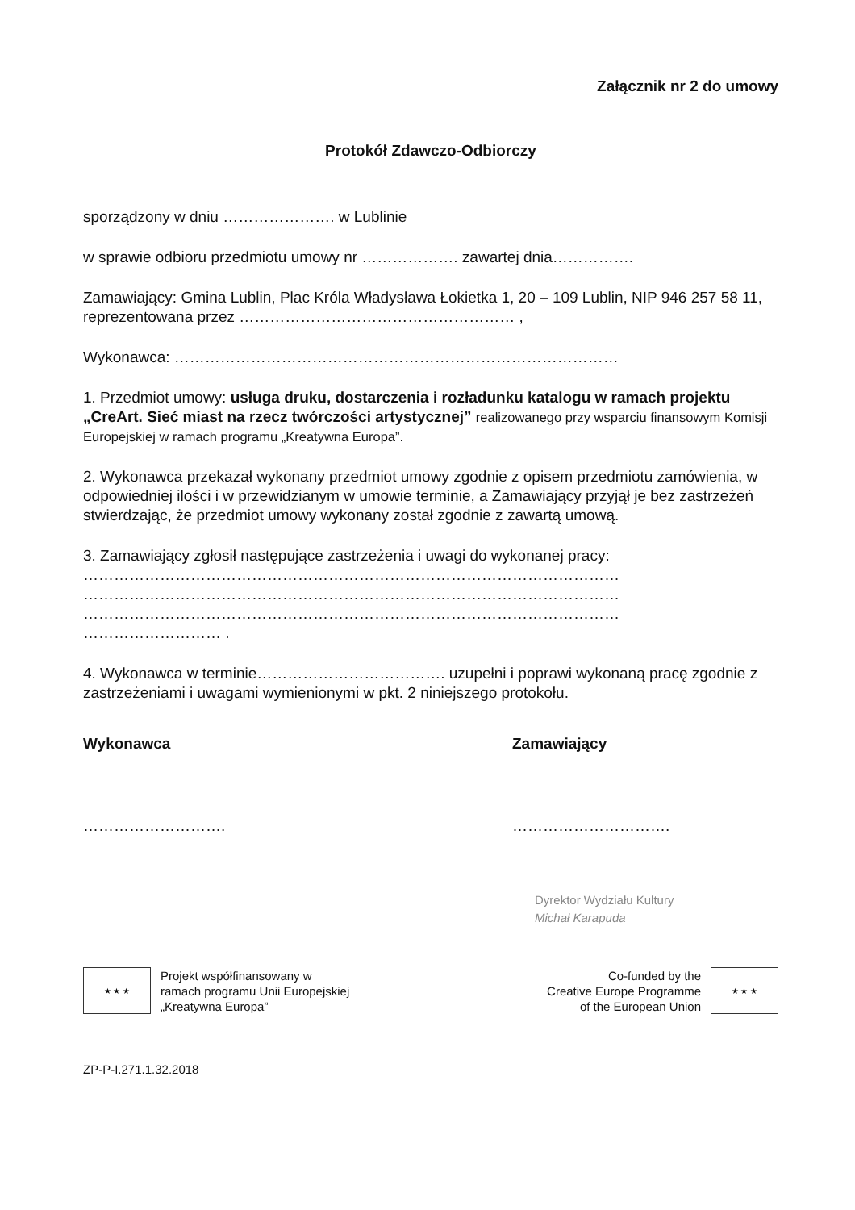Załącznik nr 2 do umowy
Protokół Zdawczo-Odbiorczy
sporządzony w dniu …………………. w Lublinie
w sprawie odbioru przedmiotu umowy nr ………………. zawartej dnia…………….
Zamawiający: Gmina Lublin, Plac Króla Władysława Łokietka 1, 20 – 109 Lublin, NIP 946 257 58 11, reprezentowana przez ……………………………………………… ,
Wykonawca: ……………………………………………………………………………
1. Przedmiot umowy: usługa druku, dostarczenia i rozładunku katalogu w ramach projektu „CreArt. Sieć miast na rzecz twórczości artystycznej” realizowanego przy wsparciu finansowym Komisji Europejskiej w ramach programu „Kreatywna Europa”.
2. Wykonawca przekazał wykonany przedmiot umowy zgodnie z opisem przedmiotu zamówienia, w odpowiedniej ilości i w przewidzianym w umowie terminie, a Zamawiający przyjął je bez zastrzeżeń stwierdzając, że przedmiot umowy wykonany został zgodnie z zawartą umową.
3. Zamawiający zgłosił następujące zastrzeżenia i uwagi do wykonanej pracy:
……………………………………………………………………………………………
……………………………………………………………………………………………
……………………………………………………………………………………………
……………………… .
4. Wykonawca w terminie………………………………. uzupełni i poprawi wykonaną pracę zgodnie z zastrzeżeniami i uwagami wymienionymi w pkt. 2 niniejszego protokołu.
Wykonawca Zamawiający
………………………. ………………………….
Dyrektor Wydziału Kultury
Michał Karapuda
★ ★ ★
Projekt współfinansowany w
ramach programu Unii Europejskiej
„Kreatywna Europa”
Co-funded by the
Creative Europe Programme
of the European Union
★ ★ ★
ZP-P-I.271.1.32.2018